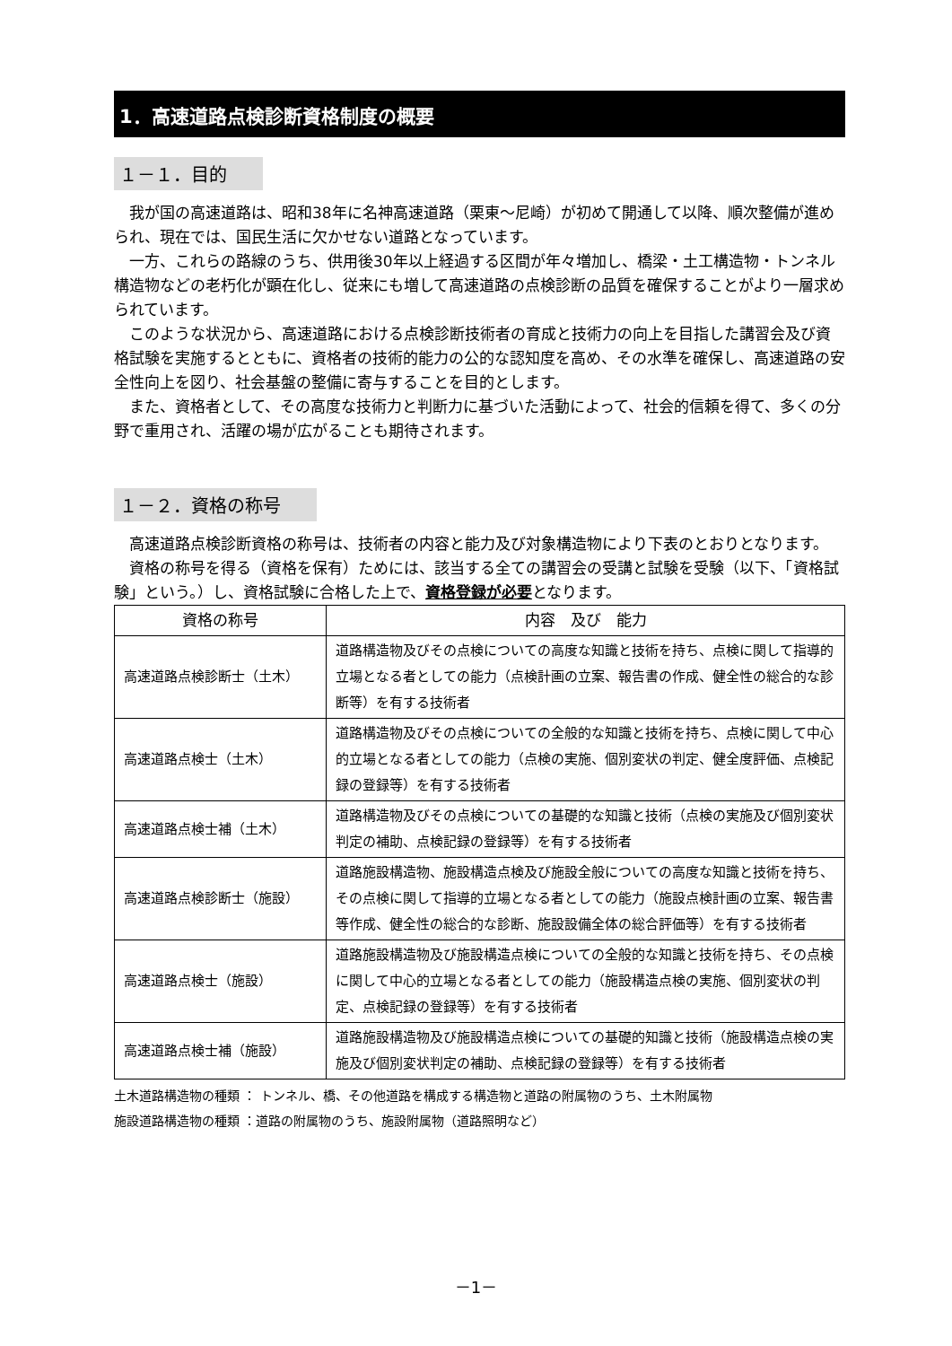1．高速道路点検診断資格制度の概要
１－１．目的
我が国の高速道路は、昭和38年に名神高速道路（栗東～尼崎）が初めて開通して以降、順次整備が進められ、現在では、国民生活に欠かせない道路となっています。
一方、これらの路線のうち、供用後30年以上経過する区間が年々増加し、橋梁・土工構造物・トンネル構造物などの老朽化が顕在化し、従来にも増して高速道路の点検診断の品質を確保することがより一層求められています。
このような状況から、高速道路における点検診断技術者の育成と技術力の向上を目指した講習会及び資格試験を実施するとともに、資格者の技術的能力の公的な認知度を高め、その水準を確保し、高速道路の安全性向上を図り、社会基盤の整備に寄与することを目的とします。
また、資格者として、その高度な技術力と判断力に基づいた活動によって、社会的信頼を得て、多くの分野で重用され、活躍の場が広がることも期待されます。
１－２．資格の称号
高速道路点検診断資格の称号は、技術者の内容と能力及び対象構造物により下表のとおりとなります。
資格の称号を得る（資格を保有）ためには、該当する全ての講習会の受講と試験を受験（以下、「資格試験」という。）し、資格試験に合格した上で、資格登録が必要となります。
| 資格の称号 | 内容 及び 能力 |
| --- | --- |
| 高速道路点検診断士（土木） | 道路構造物及びその点検についての高度な知識と技術を持ち、点検に関して指導的立場となる者としての能力（点検計画の立案、報告書の作成、健全性の総合的な診断等）を有する技術者 |
| 高速道路点検士（土木） | 道路構造物及びその点検についての全般的な知識と技術を持ち、点検に関して中心的立場となる者としての能力（点検の実施、個別変状の判定、健全度評価、点検記録の登録等）を有する技術者 |
| 高速道路点検士補（土木） | 道路構造物及びその点検についての基礎的な知識と技術（点検の実施及び個別変状判定の補助、点検記録の登録等）を有する技術者 |
| 高速道路点検診断士（施設） | 道路施設構造物、施設構造点検及び施設全般についての高度な知識と技術を持ち、その点検に関して指導的立場となる者としての能力（施設点検計画の立案、報告書等作成、健全性の総合的な診断、施設設備全体の総合評価等）を有する技術者 |
| 高速道路点検士（施設） | 道路施設構造物及び施設構造点検についての全般的な知識と技術を持ち、その点検に関して中心的立場となる者としての能力（施設構造点検の実施、個別変状の判定、点検記録の登録等）を有する技術者 |
| 高速道路点検士補（施設） | 道路施設構造物及び施設構造点検についての基礎的知識と技術（施設構造点検の実施及び個別変状判定の補助、点検記録の登録等）を有する技術者 |
土木道路構造物の種類 ： トンネル、橋、その他道路を構成する構造物と道路の附属物のうち、土木附属物
施設道路構造物の種類 ：道路の附属物のうち、施設附属物（道路照明など）
－1－